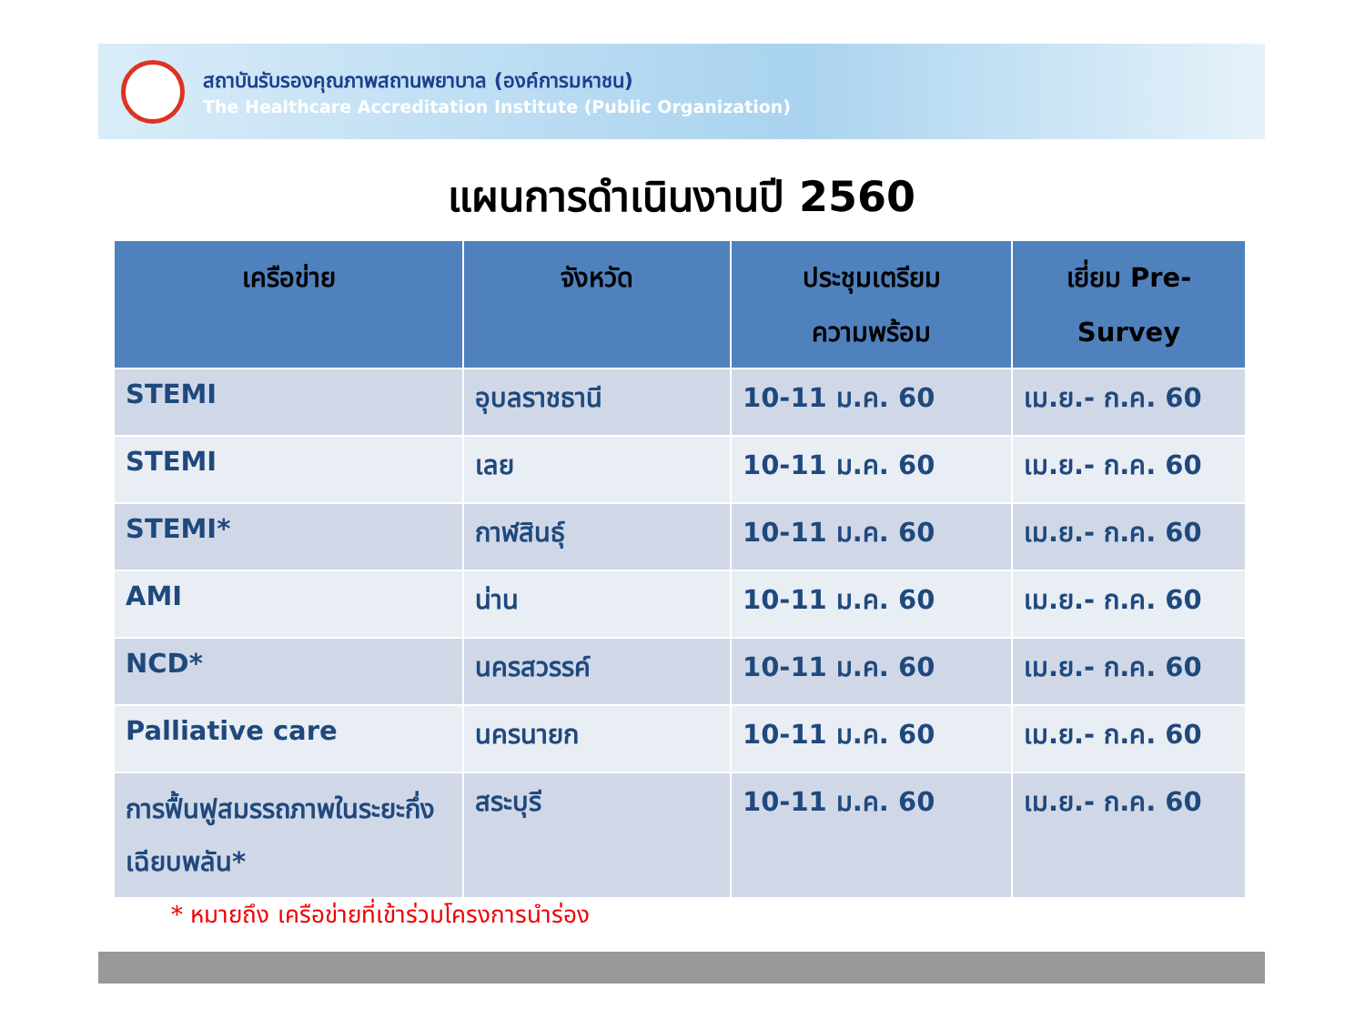สถาบันรับรองคุณภาพสถานพยาบาล (องค์การมหาชน)
The Healthcare Accreditation Institute (Public Organization)
แผนการดำเนินงานปี 2560
| เครือข่าย | จังหวัด | ประชุมเตรียม ความพร้อม | เยี่ยม Pre- Survey |
| --- | --- | --- | --- |
| STEMI | อุบลราชธานี | 10-11 ม.ค. 60 | เม.ย.- ก.ค. 60 |
| STEMI | เลย | 10-11 ม.ค. 60 | เม.ย.- ก.ค. 60 |
| STEMI* | กาฬสินธุ์ | 10-11 ม.ค. 60 | เม.ย.- ก.ค. 60 |
| AMI | น่าน | 10-11 ม.ค. 60 | เม.ย.- ก.ค. 60 |
| NCD* | นครสวรรค์ | 10-11 ม.ค. 60 | เม.ย.- ก.ค. 60 |
| Palliative care | นครนายก | 10-11 ม.ค. 60 | เม.ย.- ก.ค. 60 |
| การฟื้นฟูสมรรถภาพในระยะกึ่งเฉียบพลัน* | สระบุรี | 10-11 ม.ค. 60 | เม.ย.- ก.ค. 60 |
* หมายถึง เครือข่ายที่เข้าร่วมโครงการนำร่อง